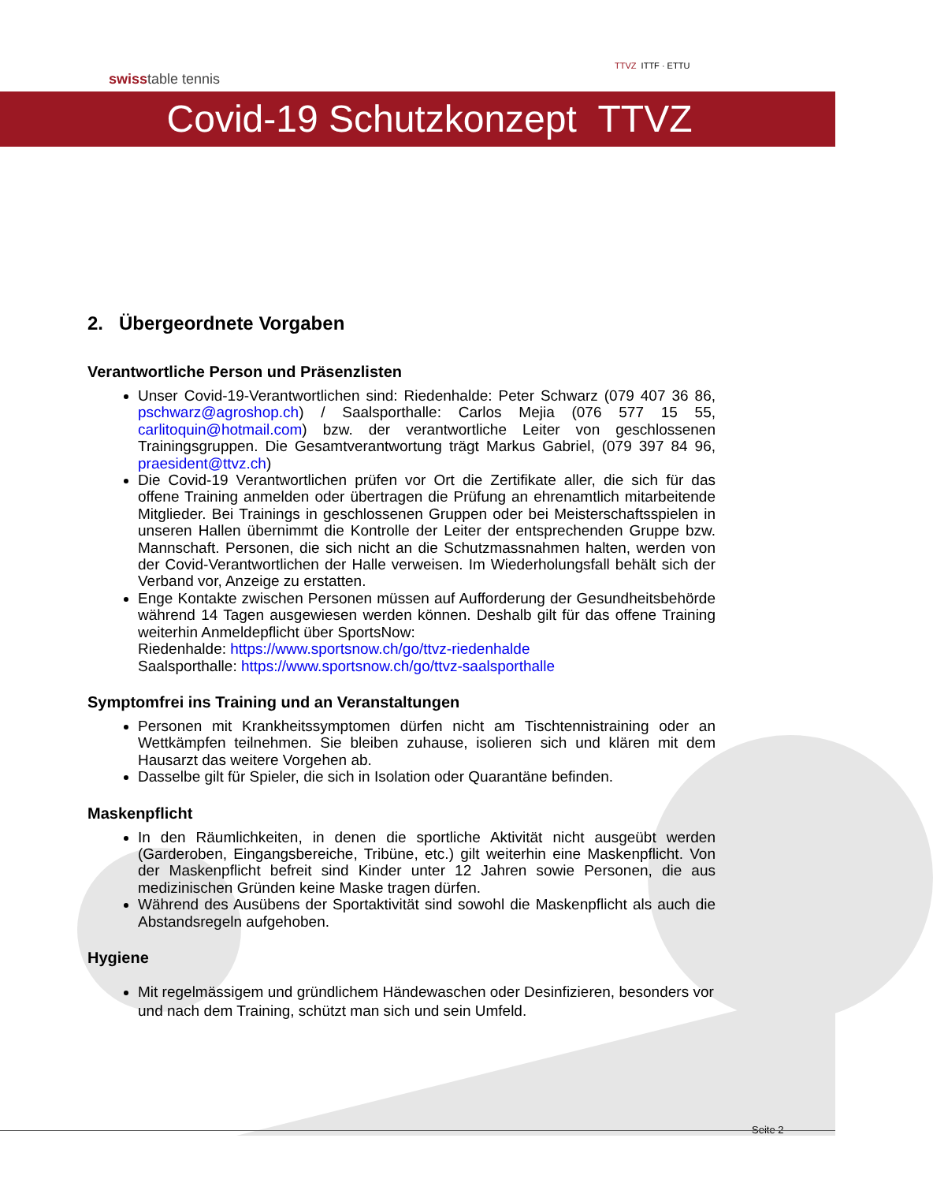swisstable tennis
TTVZ ITTF · ETTU
Covid-19 Schutzkonzept TTVZ
2. Übergeordnete Vorgaben
Verantwortliche Person und Präsenzlisten
Unser Covid-19-Verantwortlichen sind: Riedenhalde: Peter Schwarz (079 407 36 86, pschwarz@agroshop.ch) / Saalsporthalle: Carlos Mejia (076 577 15 55, carlitoquin@hotmail.com) bzw. der verantwortliche Leiter von geschlossenen Trainingsgruppen. Die Gesamtverantwortung trägt Markus Gabriel, (079 397 84 96, praesident@ttvz.ch)
Die Covid-19 Verantwortlichen prüfen vor Ort die Zertifikate aller, die sich für das offene Training anmelden oder übertragen die Prüfung an ehrenamtlich mitarbeitende Mitglieder. Bei Trainings in geschlossenen Gruppen oder bei Meisterschaftsspielen in unseren Hallen übernimmt die Kontrolle der Leiter der entsprechenden Gruppe bzw. Mannschaft. Personen, die sich nicht an die Schutzmassnahmen halten, werden von der Covid-Verantwortlichen der Halle verweisen. Im Wiederholungsfall behält sich der Verband vor, Anzeige zu erstatten.
Enge Kontakte zwischen Personen müssen auf Aufforderung der Gesundheitsbehörde während 14 Tagen ausgewiesen werden können. Deshalb gilt für das offene Training weiterhin Anmeldepflicht über SportsNow:
Riedenhalde: https://www.sportsnow.ch/go/ttvz-riedenhalde
Saalsporthalle: https://www.sportsnow.ch/go/ttvz-saalsporthalle
Symptomfrei ins Training und an Veranstaltungen
Personen mit Krankheitssymptomen dürfen nicht am Tischtennistraining oder an Wettkämpfen teilnehmen. Sie bleiben zuhause, isolieren sich und klären mit dem Hausarzt das weitere Vorgehen ab.
Dasselbe gilt für Spieler, die sich in Isolation oder Quarantäne befinden.
Maskenpflicht
In den Räumlichkeiten, in denen die sportliche Aktivität nicht ausgeübt werden (Garderoben, Eingangsbereiche, Tribüne, etc.) gilt weiterhin eine Maskenpflicht. Von der Maskenpflicht befreit sind Kinder unter 12 Jahren sowie Personen, die aus medizinischen Gründen keine Maske tragen dürfen.
Während des Ausübens der Sportaktivität sind sowohl die Maskenpflicht als auch die Abstandsregeln aufgehoben.
Hygiene
Mit regelmässigem und gründlichem Händewaschen oder Desinfizieren, besonders vor und nach dem Training, schützt man sich und sein Umfeld.
Seite 2